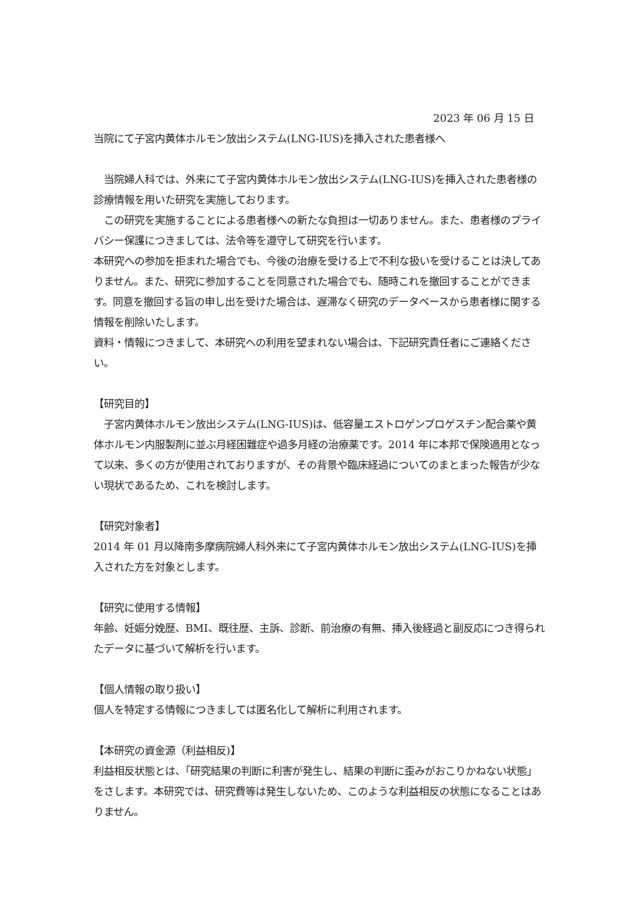2023 年 06 月 15 日
当院にて子宮内黄体ホルモン放出システム(LNG-IUS)を挿入された患者様へ
　当院婦人科では、外来にて子宮内黄体ホルモン放出システム(LNG-IUS)を挿入された患者様の診療情報を用いた研究を実施しております。
　この研究を実施することによる患者様への新たな負担は一切ありません。また、患者様のプライバシー保護につきましては、法令等を遵守して研究を行います。
本研究への参加を拒まれた場合でも、今後の治療を受ける上で不利な扱いを受けることは決してありません。また、研究に参加することを同意された場合でも、随時これを撤回することができます。同意を撤回する旨の申し出を受けた場合は、遅滞なく研究のデータベースから患者様に関する情報を削除いたします。
資料・情報につきまして、本研究への利用を望まれない場合は、下記研究責任者にご連絡ください。
【研究目的】
　子宮内黄体ホルモン放出システム(LNG-IUS)は、低容量エストロゲンプロゲスチン配合薬や黄体ホルモン内服製剤に並ぶ月経困難症や過多月経の治療薬です。2014 年に本邦で保険適用となって以来、多くの方が使用されておりますが、その背景や臨床経過についてのまとまった報告が少ない現状であるため、これを検討します。
【研究対象者】
2014 年 01 月以降南多摩病院婦人科外来にて子宮内黄体ホルモン放出システム(LNG-IUS)を挿入された方を対象とします。
【研究に使用する情報】
年齢、妊娠分娩歴、BMI、既往歴、主訴、診断、前治療の有無、挿入後経過と副反応につき得られたデータに基づいて解析を行います。
【個人情報の取り扱い】
個人を特定する情報につきましては匿名化して解析に利用されます。
【本研究の資金源（利益相反)】
利益相反状態とは、「研究結果の判断に利害が発生し、結果の判断に歪みがおこりかねない状態」をさします。本研究では、研究費等は発生しないため、このような利益相反の状態になることはありません。